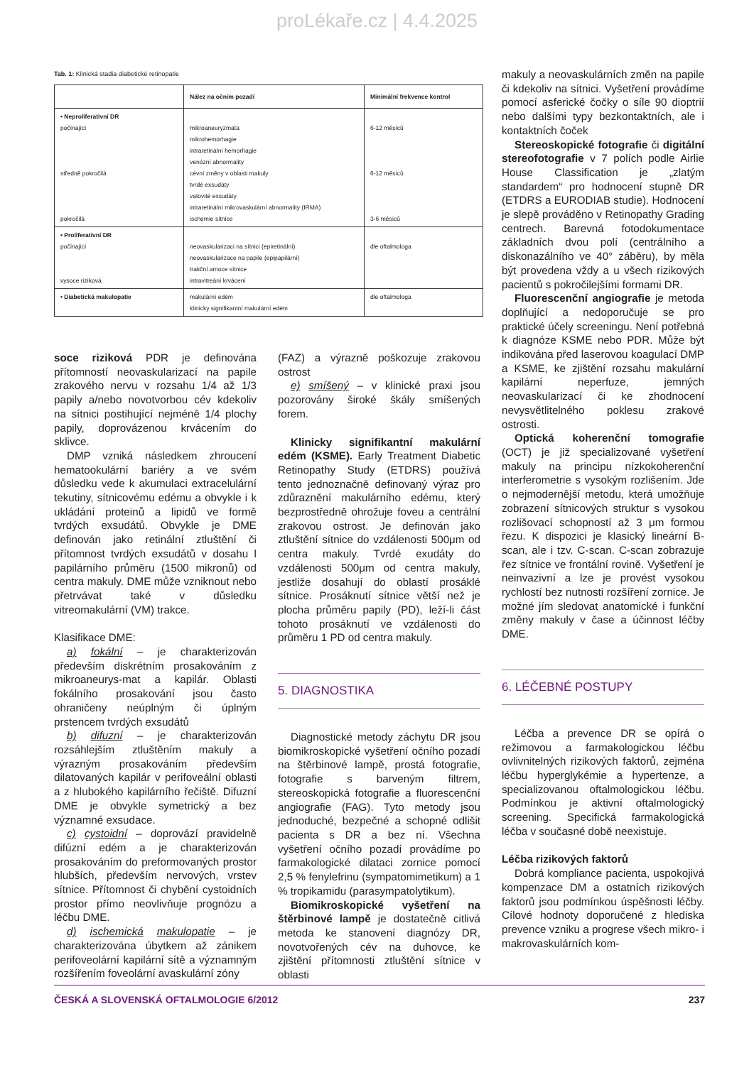proLékaře.cz | 4.4.2025
Tab. 1: Klinická stadia diabetické retinopatie
| | Nález na očním pozadí | Minimální frekvence kontrol |
| --- | --- | --- |
| • Neproliferativní DR počínající středně pokročilá pokročilá | mikroaneuryzmata mikrohemorhagie intraretinální hemorhagie venózní abnormality cévní změny v oblasti makuly tvrdé exsudáty vatovité exsudáty intraretinální mikrovaskulární abnormality (IRMA) ischemie sítnice | 6-12 měsíců 6-12 měsíců 3-6 měsíců |
| • Proliferativní DR počínající vysoce riziková | neovaskularizaci na sítnici (epiretinální) neovaskularizace na papile (epipapilární) trakční amoce sítnice intravitreání krvácení | dle oftalmologa |
| • Diabetická makulopatie | makulární edém klinicky signifikantní makulární edém | dle oftalmologa |
soce riziková PDR je definována přítomností neovaskularizací na papile zrakového nervu v rozsahu 1/4 až 1/3 papily a/nebo novotvorbou cév kdekoliv na sítnici postihující nejméně 1/4 plochy papily, doprovázenou krvácením do sklivce.
DMP vzniká následkem zhroucení hematookulární bariéry a ve svém důsledku vede k akumulaci extracelulární tekutiny, sítnicovému edému a obvykle i k ukládání proteinů a lipidů ve formě tvrdých exsudátů. Obvykle je DME definován jako retinální ztluštění či přítomnost tvrdých exsudátů v dosahu l papilárního průměru (1500 mikronů) od centra makuly. DME může vzniknout nebo přetrvávat také v důsledku vitreomakulární (VM) trakce.
Klasifikace DME:
a) fokální – je charakterizován především diskrétním prosakováním z mikroaneurys-mat a kapilár. Oblasti fokálního prosakování jsou často ohraničeny neúplným či úplným prstencem tvrdých exsudátů
b) difuzní – je charakterizován rozsáhlejším ztluštěním makuly a výrazným prosakováním především dilatovaných kapilár v perifoveální oblasti a z hlubokého kapilárního řečiště. Difuzní DME je obvykle symetrický a bez významné exsudace.
c) cystoidní – doprovází pravidelně difúzní edém a je charakterizován prosakováním do preformovaných prostor hlubších, především nervových, vrstev sítnice. Přítomnost či chybění cystoidních prostor přímo neovlivňuje prognózu a léčbu DME.
d) ischemická makulopatie – je charakterizována úbytkem až zánikem perifoveolární kapilární sítě a významným rozšířením foveolární avaskulární zóny
(FAZ) a výrazně poškozuje zrakovou ostrost
e) smíšený – v klinické praxi jsou pozorovány široké škály smíšených forem.
Klinicky signifikantní makulární edém (KSME). Early Treatment Diabetic Retinopathy Study (ETDRS) používá tento jednoznačně definovaný výraz pro zdůraznění makulárního edému, který bezprostředně ohrožuje foveu a centrální zrakovou ostrost. Je definován jako ztluštění sítnice do vzdálenosti 500μm od centra makuly. Tvrdé exudáty do vzdálenosti 500μm od centra makuly, jestliže dosahují do oblastí prosáklé sítnice. Prosáknutí sítnice větší než je plocha průměru papily (PD), leží-li část tohoto prosáknutí ve vzdálenosti do průměru 1 PD od centra makuly.
5. DIAGNOSTIKA
Diagnostické metody záchytu DR jsou biomikroskopické vyšetření očního pozadí na štěrbinové lampě, prostá fotografie, fotografie s barveným filtrem, stereoskopická fotografie a fluorescenční angiografie (FAG). Tyto metody jsou jednoduché, bezpečné a schopné odlišit pacienta s DR a bez ní. Všechna vyšetření očního pozadí provádíme po farmakologické dilataci zornice pomocí 2,5 % fenylefrinu (sympatomimetikum) a 1 % tropikamidu (parasympatolytikum).
Biomikroskopické vyšetření na štěrbinové lampě je dostatečně citlivá metoda ke stanovení diagnózy DR, novotvořených cév na duhovce, ke zjištění přítomnosti ztluštění sítnice v oblasti
makuly a neovaskulárních změn na papile či kdekoliv na sítnici. Vyšetření provádíme pomocí asferické čočky o síle 90 dioptrií nebo dalšími typy bezkontaktních, ale i kontaktních čoček
Stereoskopické fotografie či digitální stereofotografie v 7 polích podle Airlie House Classification je „zlatým standardem“ pro hodnocení stupně DR (ETDRS a EURODIAB studie). Hodnocení je slepě prováděno v Retinopathy Grading centrech. Barevná fotodokumentace základních dvou polí (centrálního a diskonazálního ve 40° záběru), by měla být provedena vždy a u všech rizikových pacientů s pokročilejšími formami DR.
Fluorescenční angiografie je metoda doplňující a nedoporučuje se pro praktické účely screeningu. Není potřebná k diagnóze KSME nebo PDR. Může být indikována před laserovou koagulací DMP a KSME, ke zjištění rozsahu makulární kapilární neperfuze, jemných neovaskularizací či ke zhodnocení nevysvětlitelného poklesu zrakové ostrosti.
Optická koherenční tomografie (OCT) je již specializované vyšetření makuly na principu nízkokoherenční interferometrie s vysokým rozlišením. Jde o nejmodernější metodu, která umožňuje zobrazení sítnicových struktur s vysokou rozlišovací schopností až 3 μm formou řezu. K dispozici je klasický lineární B-scan, ale i tzv. C-scan. C-scan zobrazuje řez sítnice ve frontální rovině. Vyšetření je neinvazivní a lze je provést vysokou rychlostí bez nutnosti rozšíření zornice. Je možné jím sledovat anatomické i funkční změny makuly v čase a účinnost léčby DME.
6. LÉČEBNÉ POSTUPY
Léčba a prevence DR se opírá o režimovou a farmakologickou léčbu ovlivnitelných rizikových faktorů, zejména léčbu hyperglykémie a hypertenze, a specializovanou oftalmologickou léčbu. Podmínkou je aktivní oftalmologický screening. Specifická farmakologická léčba v současné době neexistuje.
Léčba rizikových faktorů
Dobrá kompliance pacienta, uspokojivá kompenzace DM a ostatních rizikových faktorů jsou podmínkou úspěšnosti léčby. Cílové hodnoty doporučené z hlediska prevence vzniku a progrese všech mikro- i makrovaskulárních kom-
ČESKÁ A SLOVENSKÁ OFTALMOLOGIE 6/2012 237